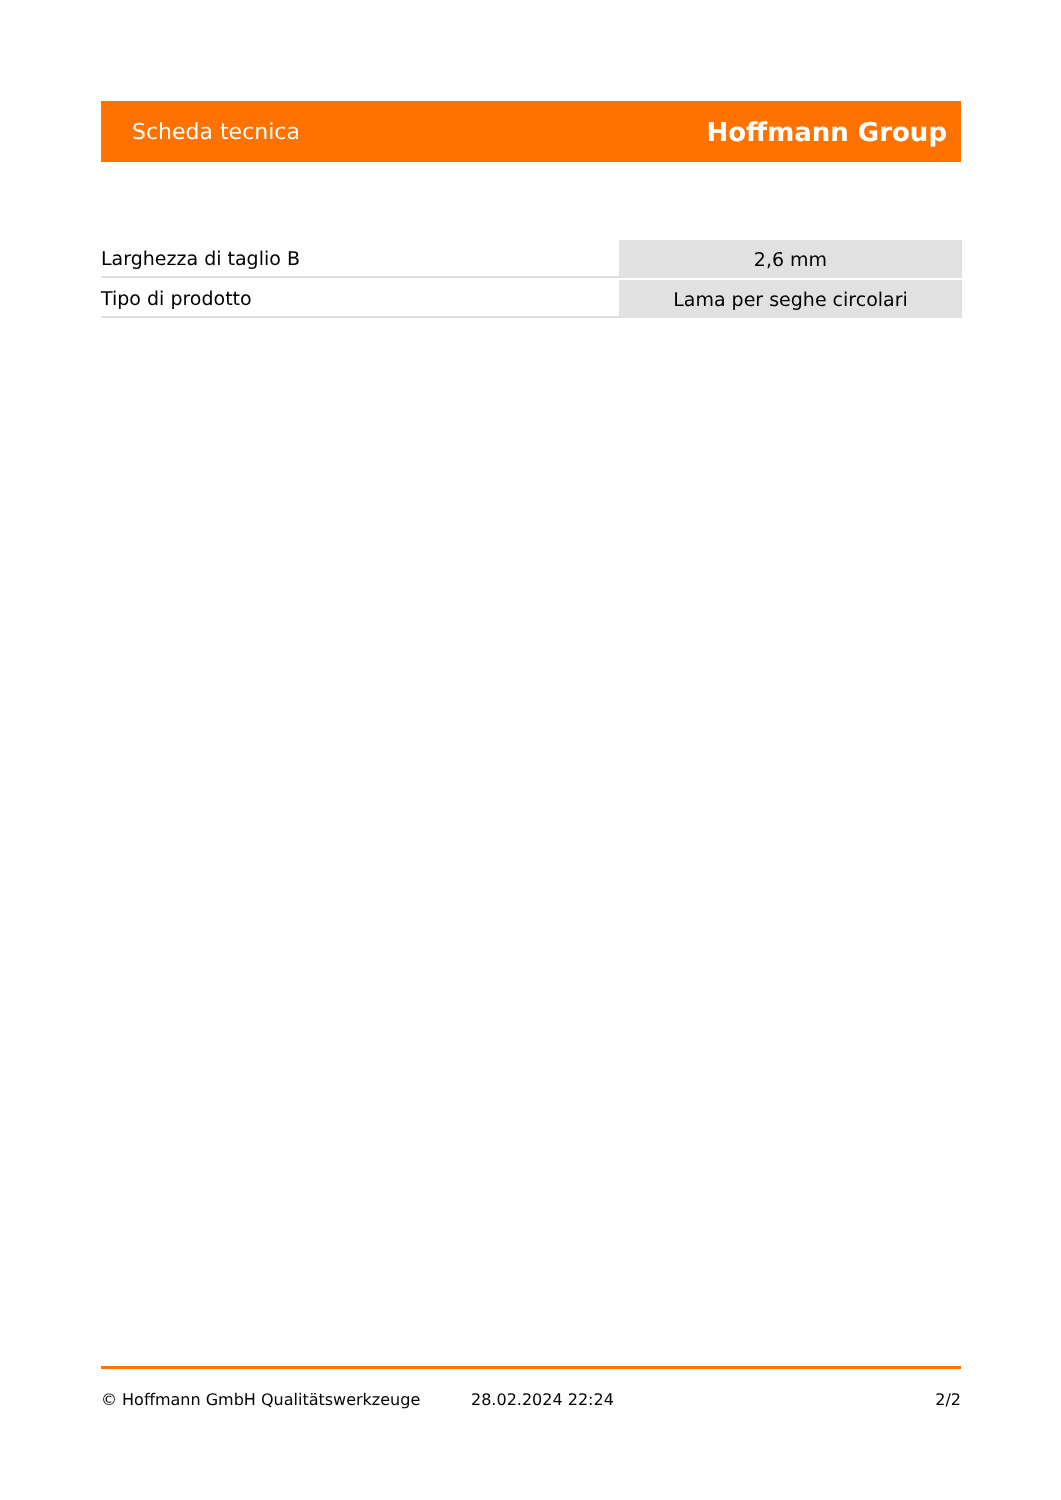Scheda tecnica Hoffmann Group
| Larghezza di taglio B | 2,6 mm |
| Tipo di prodotto | Lama per seghe circolari |
© Hoffmann GmbH Qualitätswerkzeuge 28.02.2024 22:24 2/2